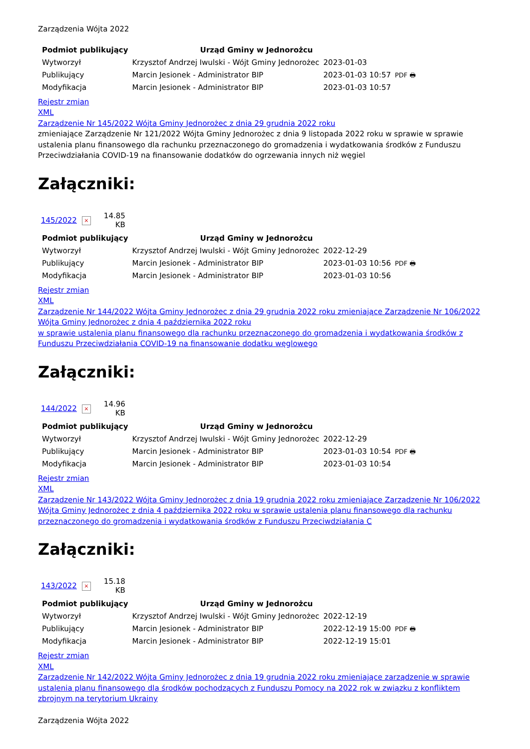Zarządzenia Wójta 2022
| Podmiot publikujący | Urząd Gminy w Jednorożcu | | |
| Wytworzył | Krzysztof Andrzej Iwulski - Wójt Gminy Jednorożec | 2023-01-03 | PDF 🖶 |
| Publikujący | Marcin Jesionek - Administrator BIP | 2023-01-03 10:57 | |
| Modyfikacja | Marcin Jesionek - Administrator BIP | 2023-01-03 10:57 | |
Rejestr zmian
XML
Zarządzenie Nr 145/2022 Wójta Gminy Jednorożec z dnia 29 grudnia 2022 roku
zmieniające Zarządzenie Nr 121/2022 Wójta Gminy Jednorożec z dnia 9 listopada 2022 roku w sprawie w sprawie ustalenia planu finansowego dla rachunku przeznaczonego do gromadzenia i wydatkowania środków z Funduszu Przeciwdziałania COVID-19 na finansowanie dodatków do ogrzewania innych niż węgiel
Załączniki:
| 145/2022 | × | 14.85 KB |
| Podmiot publikujący | Urząd Gminy w Jednorożcu | | |
| Wytworzył | Krzysztof Andrzej Iwulski - Wójt Gminy Jednorożec | 2022-12-29 | PDF 🖶 |
| Publikujący | Marcin Jesionek - Administrator BIP | 2023-01-03 10:56 | |
| Modyfikacja | Marcin Jesionek - Administrator BIP | 2023-01-03 10:56 | |
Rejestr zmian
XML
Zarządzenie Nr 144/2022 Wójta Gminy Jednorożec z dnia 29 grudnia 2022 roku zmieniające Zarządzenie Nr 106/2022 Wójta Gminy Jednorożec z dnia 4 października 2022 roku
w sprawie ustalenia planu finansowego dla rachunku przeznaczonego do gromadzenia i wydatkowania środków z Funduszu Przeciwdziałania COVID-19 na finansowanie dodatku węglowego
Załączniki:
| 144/2022 | × | 14.96 KB |
| Podmiot publikujący | Urząd Gminy w Jednorożcu | | |
| Wytworzył | Krzysztof Andrzej Iwulski - Wójt Gminy Jednorożec | 2022-12-29 | PDF 🖶 |
| Publikujący | Marcin Jesionek - Administrator BIP | 2023-01-03 10:54 | |
| Modyfikacja | Marcin Jesionek - Administrator BIP | 2023-01-03 10:54 | |
Rejestr zmian
XML
Zarządzenie Nr 143/2022 Wójta Gminy Jednorożec z dnia 19 grudnia 2022 roku zmieniające Zarządzenie Nr 106/2022 Wójta Gminy Jednorożec z dnia 4 października 2022 roku w sprawie ustalenia planu finansowego dla rachunku przeznaczonego do gromadzenia i wydatkowania środków z Funduszu Przeciwdziałania C
Załączniki:
| 143/2022 | × | 15.18 KB |
| Podmiot publikujący | Urząd Gminy w Jednorożcu | | |
| Wytworzył | Krzysztof Andrzej Iwulski - Wójt Gminy Jednorożec | 2022-12-19 | PDF 🖶 |
| Publikujący | Marcin Jesionek - Administrator BIP | 2022-12-19 15:00 | |
| Modyfikacja | Marcin Jesionek - Administrator BIP | 2022-12-19 15:01 | |
Rejestr zmian
XML
Zarządzenie Nr 142/2022 Wójta Gminy Jednorożec z dnia 19 grudnia 2022 roku zmieniające zarządzenie w sprawie ustalenia planu finansowego dla środków pochodzących z Funduszu Pomocy na 2022 rok w związku z konfliktem zbrojnym na terytorium Ukrainy
Zarządzenia Wójta 2022